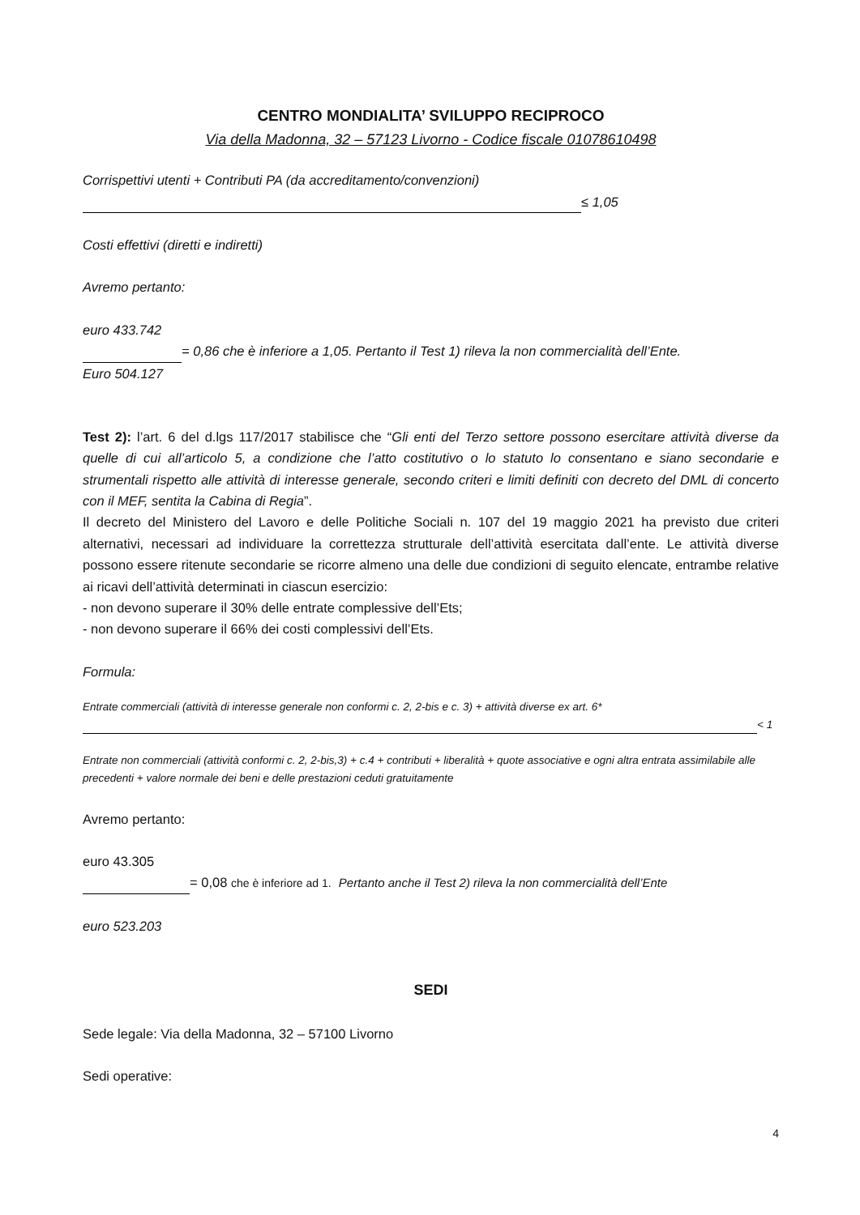CENTRO MONDIALITA’ SVILUPPO RECIPROCO
Via della Madonna, 32 – 57123 Livorno - Codice fiscale 01078610498
Corrispettivi utenti + Contributi PA (da accreditamento/convenzioni)
≤ 1,05
Costi effettivi (diretti e indiretti)
Avremo pertanto:
euro 433.742
= 0,86 che è inferiore a 1,05. Pertanto il Test 1) rileva la non commercialità dell’Ente.
Euro 504.127
Test 2): l’art. 6 del d.lgs 117/2017 stabilisce che “Gli enti del Terzo settore possono esercitare attività diverse da quelle di cui all’articolo 5, a condizione che l’atto costitutivo o lo statuto lo consentano e siano secondarie e strumentali rispetto alle attività di interesse generale, secondo criteri e limiti definiti con decreto del DML di concerto con il MEF, sentita la Cabina di Regia”.
Il decreto del Ministero del Lavoro e delle Politiche Sociali n. 107 del 19 maggio 2021 ha previsto due criteri alternativi, necessari ad individuare la correttezza strutturale dell’attività esercitata dall’ente. Le attività diverse possono essere ritenute secondarie se ricorre almeno una delle due condizioni di seguito elencate, entrambe relative ai ricavi dell’attività determinati in ciascun esercizio:
- non devono superare il 30% delle entrate complessive dell’Ets;
- non devono superare il 66% dei costi complessivi dell’Ets.
Formula:
Entrate commerciali (attività di interesse generale non conformi c. 2, 2-bis e c. 3) + attività diverse ex art. 6*
< 1
Entrate non commerciali (attività conformi c. 2, 2-bis,3) + c.4 + contributi + liberalità + quote associative e ogni altra entrata assimilabile alle precedenti + valore normale dei beni e delle prestazioni ceduti gratuitamente
Avremo pertanto:
euro 43.305
= 0,08 che è inferiore ad 1. Pertanto anche il Test 2) rileva la non commercialità dell’Ente
euro 523.203
SEDI
Sede legale: Via della Madonna, 32 – 57100 Livorno
Sedi operative:
4